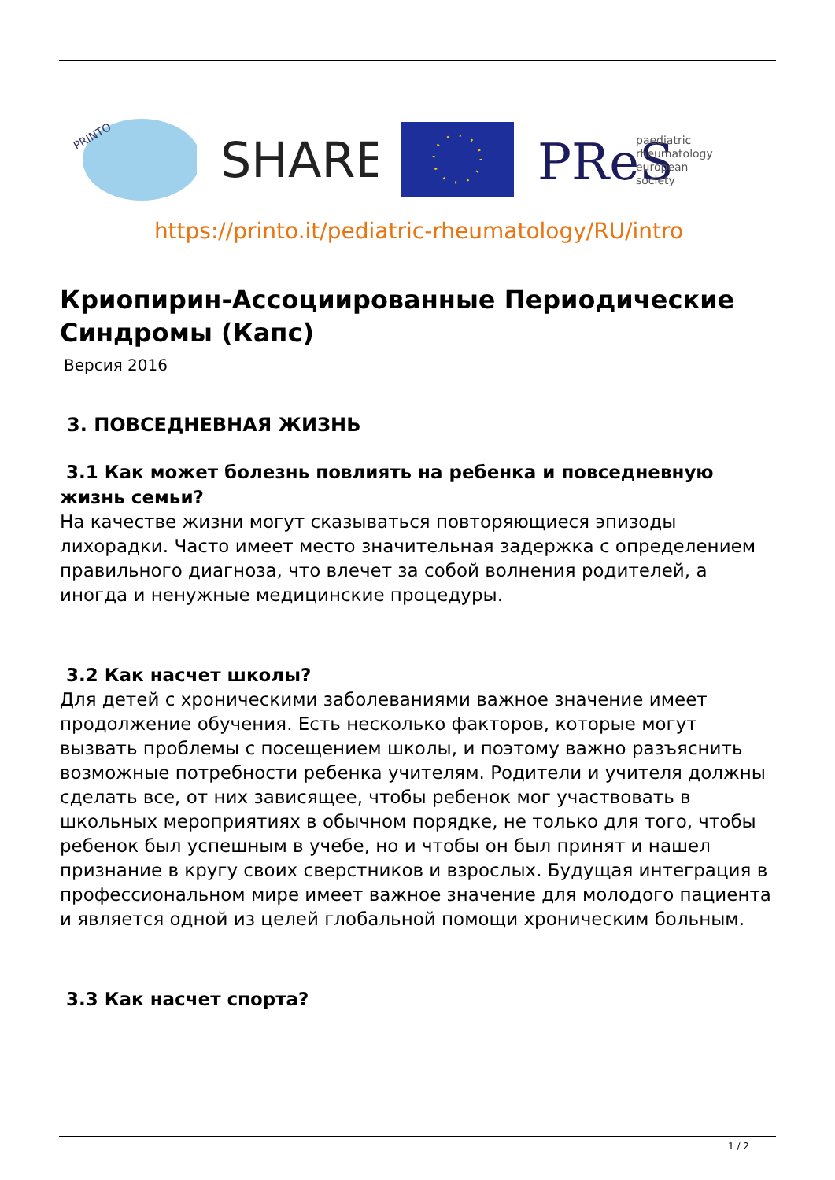PRINTO
SHARE
PReS
paediatric
rheumatology
european
society
https://printo.it/pediatric-rheumatology/RU/intro
Криопирин-Ассоциированные Периодические Синдромы (Капс)
Версия 2016
3. ПОВСЕДНЕВНАЯ ЖИЗНЬ
3.1 Как может болезнь повлиять на ребенка и повседневную жизнь семьи?
На качестве жизни могут сказываться повторяющиеся эпизоды лихорадки. Часто имеет место значительная задержка с определением правильного диагноза, что влечет за собой волнения родителей, а иногда и ненужные медицинские процедуры.
3.2 Как насчет школы?
Для детей с хроническими заболеваниями важное значение имеет продолжение обучения. Есть несколько факторов, которые могут вызвать проблемы с посещением школы, и поэтому важно разъяснить возможные потребности ребенка учителям. Родители и учителя должны сделать все, от них зависящее, чтобы ребенок мог участвовать в школьных мероприятиях в обычном порядке, не только для того, чтобы ребенок был успешным в учебе, но и чтобы он был принят и нашел признание в кругу своих сверстников и взрослых. Будущая интеграция в профессиональном мире имеет важное значение для молодого пациента и является одной из целей глобальной помощи хроническим больным.
3.3 Как насчет спорта?
1 / 2